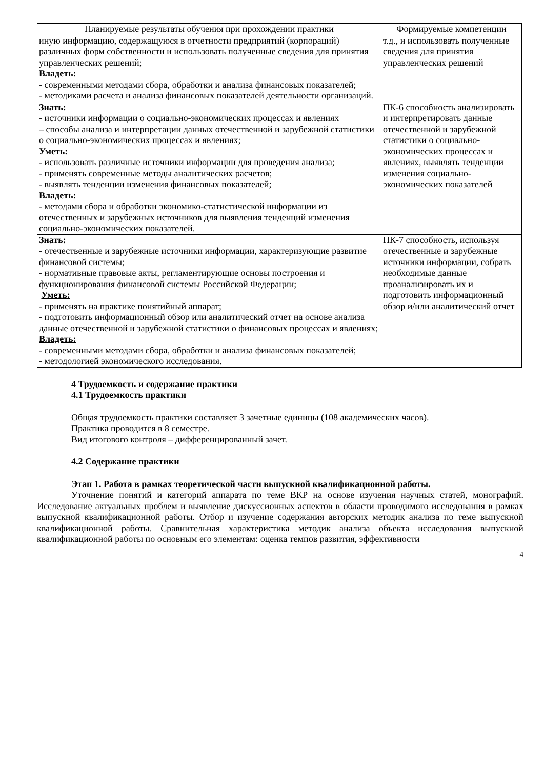| Планируемые результаты обучения при прохождении практики | Формируемые компетенции |
| --- | --- |
| иную информацию, содержащуюся в отчетности предприятий (корпораций) различных форм собственности и использовать полученные сведения для принятия управленческих решений; Владеть: - современными методами сбора, обработки и анализа финансовых показателей; - методиками расчета и анализа финансовых показателей деятельности организаций. | т.д., и использовать полученные сведения для принятия управленческих решений |
| Знать: - источники информации о социально-экономических процессах и явлениях – способы анализа и интерпретации данных отечественной и зарубежной статистики о социально-экономических процессах и явлениях; Уметь: - использовать различные источники информации для проведения анализа; - применять современные методы аналитических расчетов; - выявлять тенденции изменения финансовых показателей; Владеть: - методами сбора и обработки экономико-статистической информации из отечественных и зарубежных источников для выявления тенденций изменения социально-экономических показателей. | ПК-6 способность анализировать и интерпретировать данные отечественной и зарубежной статистики о социально-экономических процессах и явлениях, выявлять тенденции изменения социально-экономических показателей |
| Знать: - отечественные и зарубежные источники информации, характеризующие развитие финансовой системы; - нормативные правовые акты, регламентирующие основы построения и функционирования финансовой системы Российской Федерации; Уметь: - применять на практике понятийный аппарат; - подготовить информационный обзор или аналитический отчет на основе анализа данные отечественной и зарубежной статистики о финансовых процессах и явлениях; Владеть: - современными методами сбора, обработки и анализа финансовых показателей; - методологией экономического исследования. | ПК-7 способность, используя отечественные и зарубежные источники информации, собрать необходимые данные проанализировать их и подготовить информационный обзор и/или аналитический отчет |
4 Трудоемкость и содержание практики
4.1 Трудоемкость практики
Общая трудоемкость практики составляет 3 зачетные единицы (108 академических часов).
Практика проводится в 8 семестре.
Вид итогового контроля – дифференцированный зачет.
4.2 Содержание практики
Этап 1. Работа в рамках теоретической части выпускной квалификационной работы.
Уточнение понятий и категорий аппарата по теме ВКР на основе изучения научных статей, монографий. Исследование актуальных проблем и выявление дискуссионных аспектов в области проводимого исследования в рамках выпускной квалификационной работы. Отбор и изучение содержания авторских методик анализа по теме выпускной квалификационной работы. Сравнительная характеристика методик анализа объекта исследования выпускной квалификационной работы по основным его элементам: оценка темпов развития, эффективности
4